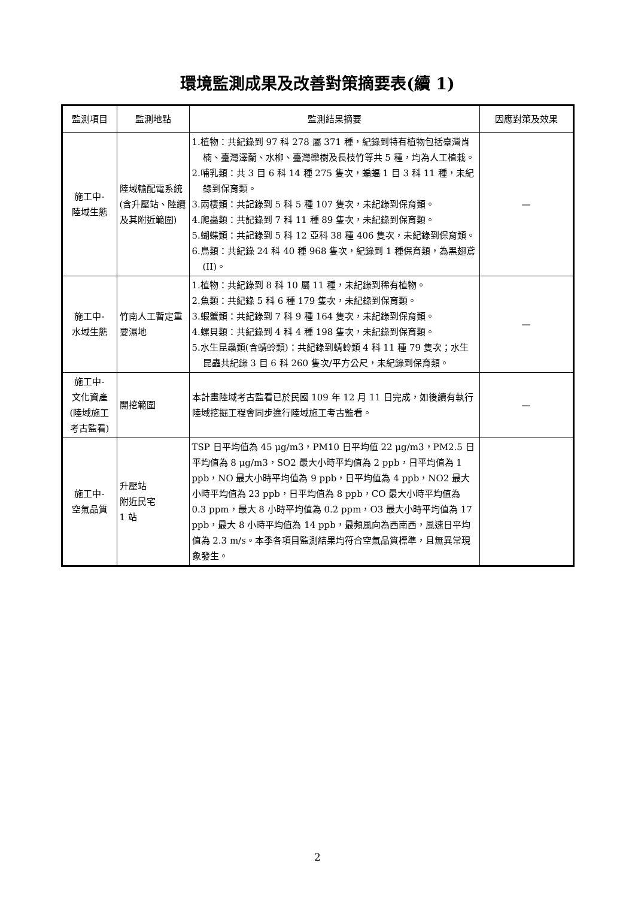環境監測成果及改善對策摘要表(續 1)
| 監測項目 | 監測地點 | 監測結果摘要 | 因應對策及效果 |
| --- | --- | --- | --- |
| 施工中- 陸域生態 | 陸域輸配電系統(含升壓站、陸纜及其附近範圍) | 1.植物：共紀錄到 97 科 278 屬 371 種，紀錄到特有植物包括臺灣肖楠、臺灣澤蘭、水柳、臺灣欒樹及長枝竹等共 5 種，均為人工植栽。 2.哺乳類：共 3 目 6 科 14 種 275 隻次，蝙蝠 1 目 3 科 11 種，未紀錄到保育類。 3.兩棲類：共記錄到 5 科 5 種 107 隻次，未紀錄到保育類。 4.爬蟲類：共記錄到 7 科 11 種 89 隻次，未紀錄到保育類。 5.蝴蝶類：共記錄到 5 科 12 亞科 38 種 406 隻次，未紀錄到保育類。 6.鳥類：共紀錄 24 科 40 種 968 隻次，紀錄到 1 種保育類，為黑翅鳶(II)。 | — |
| 施工中- 水域生態 | 竹南人工暫定重要濕地 | 1.植物：共紀錄到 8 科 10 屬 11 種，未紀錄到稀有植物。 2.魚類：共紀錄 5 科 6 種 179 隻次，未紀錄到保育類。 3.蝦蟹類：共紀錄到 7 科 9 種 164 隻次，未紀錄到保育類。 4.螺貝類：共紀錄到 4 科 4 種 198 隻次，未紀錄到保育類。 5.水生昆蟲類(含蜻蛉類)：共紀錄到蜻蛉類 4 科 11 種 79 隻次；水生昆蟲共紀錄 3 目 6 科 260 隻次/平方公尺，未紀錄到保育類。 | — |
| 施工中- 文化資產 (陸域施工 考古監看) | 開挖範圍 | 本計畫陸域考古監看已於民國 109 年 12 月 11 日完成，如後續有執行陸域挖掘工程會同步進行陸域施工考古監看。 | — |
| 施工中- 空氣品質 | 升壓站 附近民宅 1 站 | TSP 日平均值為 45 μg/m3，PM10 日平均值 22 μg/m3，PM2.5 日平均值為 8 μg/m3，SO2 最大小時平均值為 2 ppb，日平均值為 1 ppb，NO 最大小時平均值為 9 ppb，日平均值為 4 ppb，NO2 最大小時平均值為 23 ppb，日平均值為 8 ppb，CO 最大小時平均值為 0.3 ppm，最大 8 小時平均值為 0.2 ppm，O3 最大小時平均值為 17 ppb，最大 8 小時平均值為 14 ppb，最頻風向為西南西，風速日平均值為 2.3 m/s。本季各項目監測結果均符合空氣品質標準，且無異常現象發生。 | |
2